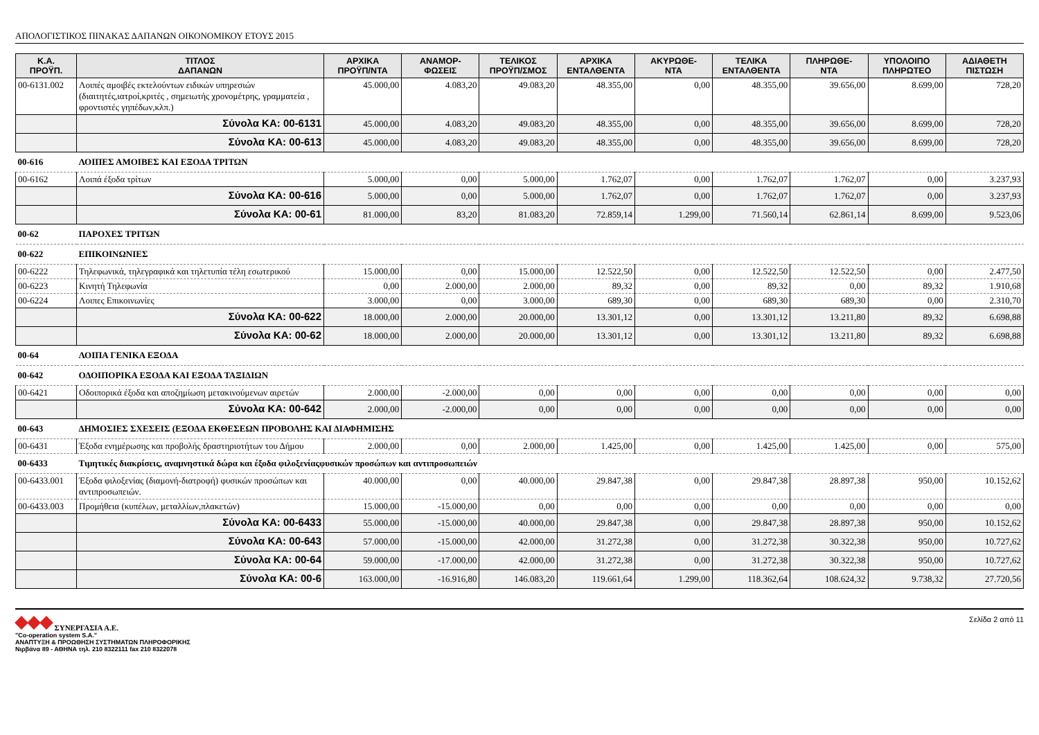ΑΠΟΛΟΓΙΣΤΙΚΟΣ ΠΙΝΑΚΑΣ ΔΑΠΑΝΩΝ ΟΙΚΟΝΟΜΙΚΟΥ ΕΤΟΥΣ 2015
| Κ.Α. ΠΡΟΫΠ. | ΤΙΤΛΟΣ ΔΑΠΑΝΩΝ | ΑΡΧΙΚΑ ΠΡΟΫΠ/ΝΤΑ | ΑΝΑΜΟΡ- ΦΩΣΕΙΣ | ΤΕΛΙΚΟΣ ΠΡΟΫΠ/ΣΜΟΣ | ΑΡΧΙΚΑ ΕΝΤΑΛΘΕΝΤΑ | ΑΚΥΡΩΘΕ- ΝΤΑ | ΤΕΛΙΚΑ ΕΝΤΑΛΘΕΝΤΑ | ΠΛΗΡΩΘΕ- ΝΤΑ | ΥΠΟΛΟΙΠΟ ΠΛΗΡΩΤΕΟ | ΑΔΙΑΘΕΤΗ ΠΙΣΤΩΣΗ |
| --- | --- | --- | --- | --- | --- | --- | --- | --- | --- | --- |
| 00-6131.002 | Λοιπές αμοιβές εκτελούντων ειδικών υπηρεσιών (διαιτητές,ιατροί,κριτές , σημειωτής χρονομέτρης, γραμματεία , φροντιστές γηπέδων,κλπ.) | 45.000,00 | 4.083,20 | 49.083,20 | 48.355,00 | 0,00 | 48.355,00 | 39.656,00 | 8.699,00 | 728,20 |
| | Σύνολα ΚΑ: 00-6131 | 45.000,00 | 4.083,20 | 49.083,20 | 48.355,00 | 0,00 | 48.355,00 | 39.656,00 | 8.699,00 | 728,20 |
| | Σύνολα ΚΑ: 00-613 | 45.000,00 | 4.083,20 | 49.083,20 | 48.355,00 | 0,00 | 48.355,00 | 39.656,00 | 8.699,00 | 728,20 |
| 00-616 | ΛΟΙΠΕΣ ΑΜΟΙΒΕΣ ΚΑΙ ΕΞΟΔΑ ΤΡΙΤΩΝ | | | | | | | | | |
| 00-6162 | Λοιπά έξοδα τρίτων | 5.000,00 | 0,00 | 5.000,00 | 1.762,07 | 0,00 | 1.762,07 | 1.762,07 | 0,00 | 3.237,93 |
| | Σύνολα ΚΑ: 00-616 | 5.000,00 | 0,00 | 5.000,00 | 1.762,07 | 0,00 | 1.762,07 | 1.762,07 | 0,00 | 3.237,93 |
| | Σύνολα ΚΑ: 00-61 | 81.000,00 | 83,20 | 81.083,20 | 72.859,14 | 1.299,00 | 71.560,14 | 62.861,14 | 8.699,00 | 9.523,06 |
| 00-62 | ΠΑΡΟΧΕΣ ΤΡΙΤΩΝ | | | | | | | | | |
| 00-622 | ΕΠΙΚΟΙΝΩΝΙΕΣ | | | | | | | | | |
| 00-6222 | Τηλεφωνικά, τηλεγραφικά και τηλετυπία τέλη εσωτερικού | 15.000,00 | 0,00 | 15.000,00 | 12.522,50 | 0,00 | 12.522,50 | 12.522,50 | 0,00 | 2.477,50 |
| 00-6223 | Κινητή Τηλεφωνία | 0,00 | 2.000,00 | 2.000,00 | 89,32 | 0,00 | 89,32 | 0,00 | 89,32 | 1.910,68 |
| 00-6224 | Λοιπες Επικοινωνίες | 3.000,00 | 0,00 | 3.000,00 | 689,30 | 0,00 | 689,30 | 689,30 | 0,00 | 2.310,70 |
| | Σύνολα ΚΑ: 00-622 | 18.000,00 | 2.000,00 | 20.000,00 | 13.301,12 | 0,00 | 13.301,12 | 13.211,80 | 89,32 | 6.698,88 |
| | Σύνολα ΚΑ: 00-62 | 18.000,00 | 2.000,00 | 20.000,00 | 13.301,12 | 0,00 | 13.301,12 | 13.211,80 | 89,32 | 6.698,88 |
| 00-64 | ΛΟΙΠΑ ΓΕΝΙΚΑ ΕΞΟΔΑ | | | | | | | | | |
| 00-642 | ΟΔΟΙΠΟΡΙΚΑ ΕΞΟΔΑ ΚΑΙ ΕΞΟΔΑ ΤΑΞΙΔΙΩΝ | | | | | | | | | |
| 00-6421 | Οδοιπορικά έξοδα και αποζημίωση μετακινούμενων αιρετών | 2.000,00 | -2.000,00 | 0,00 | 0,00 | 0,00 | 0,00 | 0,00 | 0,00 | 0,00 |
| | Σύνολα ΚΑ: 00-642 | 2.000,00 | -2.000,00 | 0,00 | 0,00 | 0,00 | 0,00 | 0,00 | 0,00 | 0,00 |
| 00-643 | ΔΗΜΟΣΙΕΣ ΣΧΕΣΕΙΣ (ΕΞΟΔΑ ΕΚΘΕΣΕΩΝ ΠΡΟΒΟΛΗΣ ΚΑΙ ΔΙΑΦΗΜΙΣΗΣ | | | | | | | | | |
| 00-6431 | Έξοδα ενημέρωσης και προβολής δραστηριοτήτων του Δήμου | 2.000,00 | 0,00 | 2.000,00 | 1.425,00 | 0,00 | 1.425,00 | 1.425,00 | 0,00 | 575,00 |
| 00-6433 | Τιμητικές διακρίσεις, αναμνηστικά δώρα και έξοδα φιλοξενίαςφυσικών προσώπων και αντιπροσωπειών | | | | | | | | | |
| 00-6433.001 | Έξοδα φιλοξενίας (διαμονή-διατροφή) φυσικών προσώπων και αντιπροσωπειών. | 40.000,00 | 0,00 | 40.000,00 | 29.847,38 | 0,00 | 29.847,38 | 28.897,38 | 950,00 | 10.152,62 |
| 00-6433.003 | Προμήθεια (κυπέλων, μεταλλίων,πλακετών) | 15.000,00 | -15.000,00 | 0,00 | 0,00 | 0,00 | 0,00 | 0,00 | 0,00 | 0,00 |
| | Σύνολα ΚΑ: 00-6433 | 55.000,00 | -15.000,00 | 40.000,00 | 29.847,38 | 0,00 | 29.847,38 | 28.897,38 | 950,00 | 10.152,62 |
| | Σύνολα ΚΑ: 00-643 | 57.000,00 | -15.000,00 | 42.000,00 | 31.272,38 | 0,00 | 31.272,38 | 30.322,38 | 950,00 | 10.727,62 |
| | Σύνολα ΚΑ: 00-64 | 59.000,00 | -17.000,00 | 42.000,00 | 31.272,38 | 0,00 | 31.272,38 | 30.322,38 | 950,00 | 10.727,62 |
| | Σύνολα ΚΑ: 00-6 | 163.000,00 | -16.916,80 | 146.083,20 | 119.661,64 | 1.299,00 | 118.362,64 | 108.624,32 | 9.738,32 | 27.720,56 |
ΣΥΝΕΡΓΑΣΙΑ Α.Ε.
"Co-operation system S.A."
ΑΝΑΠΤΥΞΗ & ΠΡΟΩΘΗΣΗ ΣΥΣΤΗΜΑΤΩΝ ΠΛΗΡΟΦΟΡΙΚΗΣ
Νιρβάνα 89 - ΑΘΗΝΑ τηλ. 210 8322111 fax 210 8322078
Σελίδα 2 από 11